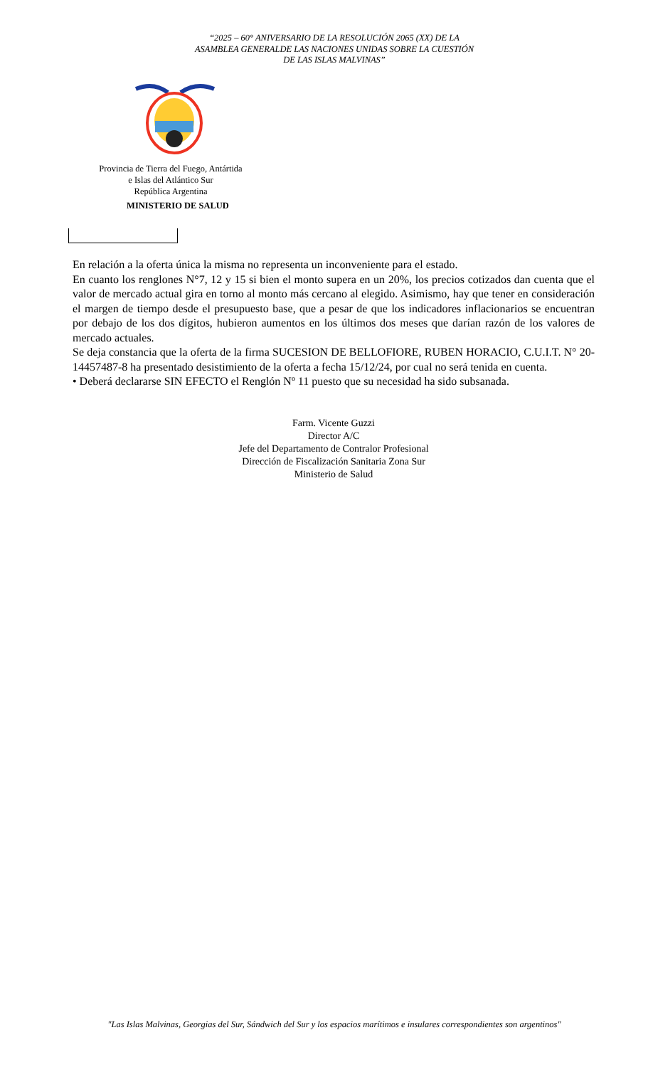“2025 – 60° ANIVERSARIO DE LA RESOLUCIÓN 2065 (XX) DE LA ASAMBLEA GENERALDE LAS NACIONES UNIDAS SOBRE LA CUESTIÓN DE LAS ISLAS MALVINAS”
Provincia de Tierra del Fuego, Antártida
e Islas del Atlántico Sur
República Argentina
MINISTERIO DE SALUD
En relación a la oferta única la misma no representa un inconveniente para el estado.
En cuanto los renglones N°7, 12 y 15 si bien el monto supera en un 20%, los precios cotizados dan cuenta que el valor de mercado actual gira en torno al monto más cercano al elegido. Asimismo, hay que tener en consideración el margen de tiempo desde el presupuesto base, que a pesar de que los indicadores inflacionarios se encuentran por debajo de los dos dígitos, hubieron aumentos en los últimos dos meses que darían razón de los valores de mercado actuales.
Se deja constancia que la oferta de la firma SUCESION DE BELLOFIORE, RUBEN HORACIO, C.U.I.T. N° 20-14457487-8 ha presentado desistimiento de la oferta a fecha 15/12/24, por cual no será tenida en cuenta.
• Deberá declararse SIN EFECTO el Renglón Nº 11 puesto que su necesidad ha sido subsanada.
Farm. Vicente Guzzi
Director A/C
Jefe del Departamento de Contralor Profesional
Dirección de Fiscalización Sanitaria Zona Sur
Ministerio de Salud
"Las Islas Malvinas, Georgias del Sur, Sándwich del Sur y los espacios marítimos e insulares correspondientes son argentinos"